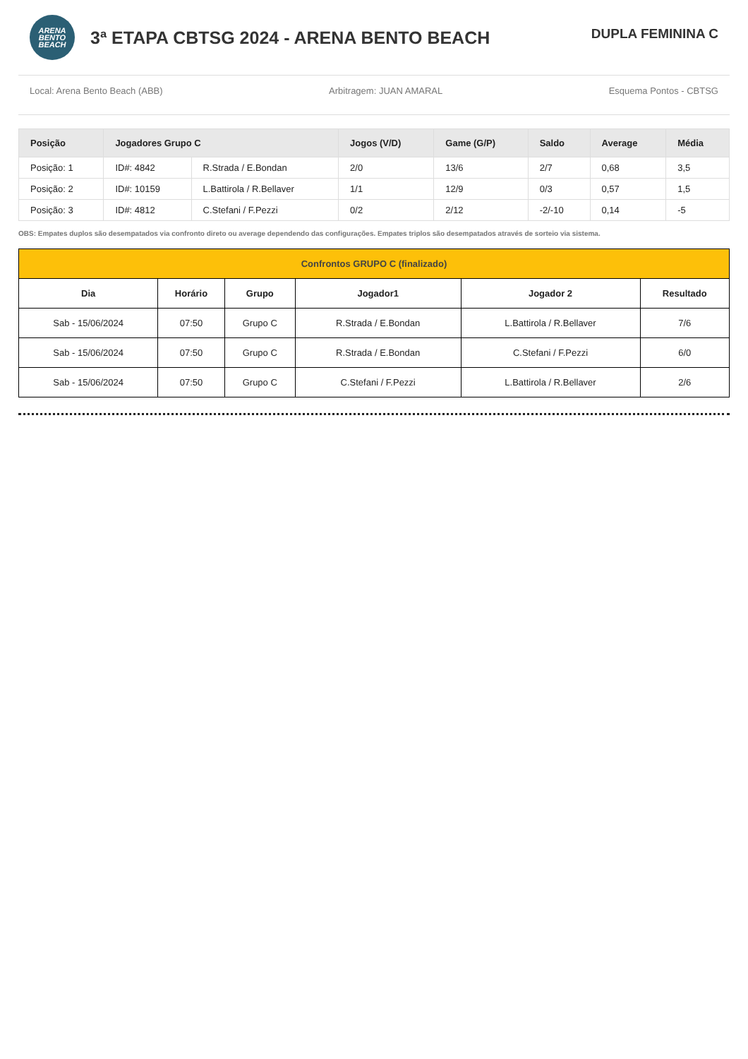ARENA
BENTO
BEACH
3ª ETAPA CBTSG 2024 - ARENA BENTO BEACH
DUPLA FEMININA C
Local: Arena Bento Beach (ABB) Arbitragem: JUAN AMARAL Esquema Pontos - CBTSG
| Posição | Jogadores Grupo C | | Jogos (V/D) | Game (G/P) | Saldo | Average | Média |
| --- | --- | --- | --- | --- | --- | --- | --- |
| Posição: 1 | ID#: 4842 | R.Strada / E.Bondan | 2/0 | 13/6 | 2/7 | 0,68 | 3,5 |
| Posição: 2 | ID#: 10159 | L.Battirola / R.Bellaver | 1/1 | 12/9 | 0/3 | 0,57 | 1,5 |
| Posição: 3 | ID#: 4812 | C.Stefani / F.Pezzi | 0/2 | 2/12 | -2/-10 | 0,14 | -5 |
OBS: Empates duplos são desempatados via confronto direto ou average dependendo das configurações. Empates triplos são desempatados através de sorteio via sistema.
| Confrontos GRUPO C (finalizado) | | | | | |
| --- | --- | --- | --- | --- | --- |
| Dia | Horário | Grupo | Jogador1 | Jogador 2 | Resultado |
| Sab - 15/06/2024 | 07:50 | Grupo C | R.Strada / E.Bondan | L.Battirola / R.Bellaver | 7/6 |
| Sab - 15/06/2024 | 07:50 | Grupo C | R.Strada / E.Bondan | C.Stefani / F.Pezzi | 6/0 |
| Sab - 15/06/2024 | 07:50 | Grupo C | C.Stefani / F.Pezzi | L.Battirola / R.Bellaver | 2/6 |